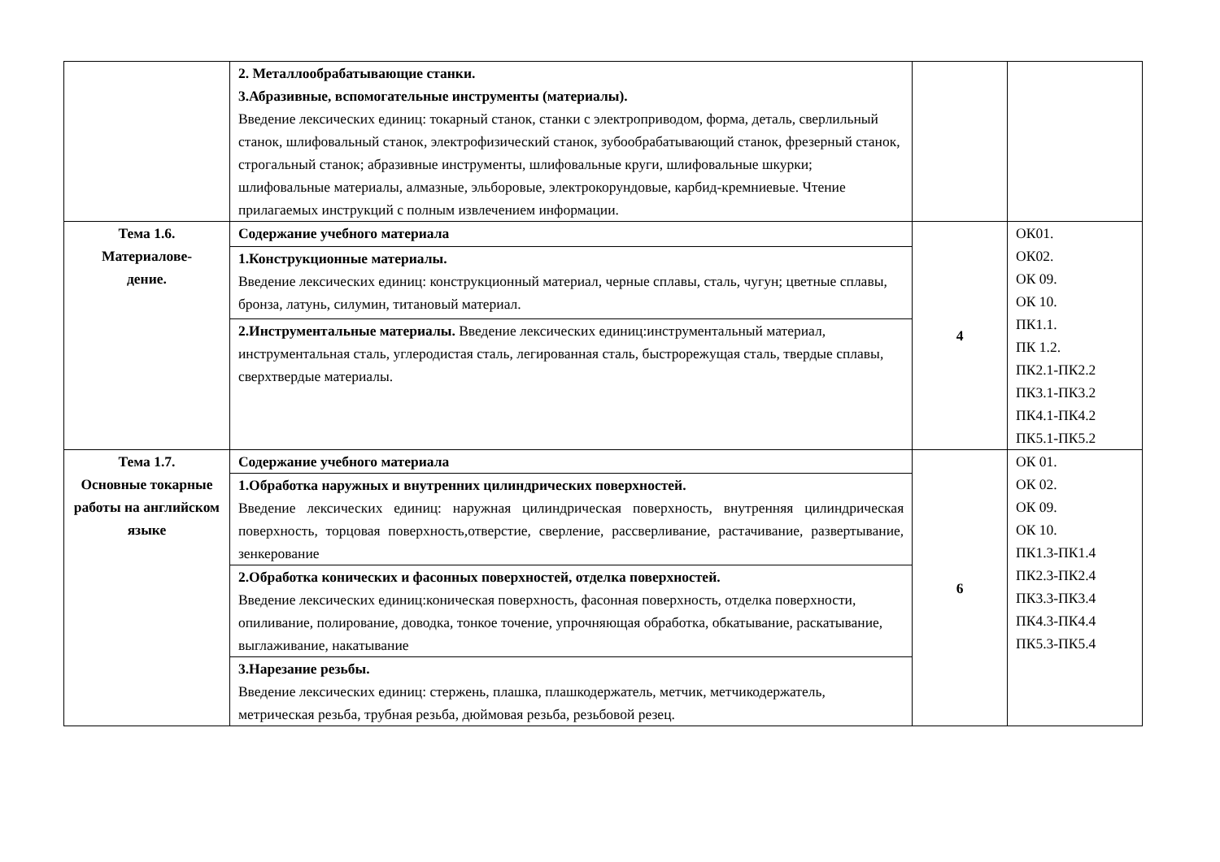| | 2. Металлообрабатывающие станки. 3.Абразивные, вспомогательные инструменты (материалы). Введение лексических единиц: токарный станок, станки с электроприводом, форма, деталь, сверлильный станок, шлифовальный станок, электрофизический станок, зубообрабатывающий станок, фрезерный станок, строгальный станок; абразивные инструменты, шлифовальные круги, шлифовальные шкурки; шлифовальные материалы, алмазные, эльборовые, электрокорундовые, карбид-кремниевые. Чтение прилагаемых инструкций с полным извлечением информации. | | |
| Тема 1.6. Материалове- дение. | Содержание учебного материала | 4 | ОК01. ОК02. ОК 09. ОК 10. ПК1.1. ПК 1.2. ПК2.1-ПК2.2 ПК3.1-ПК3.2 ПК4.1-ПК4.2 ПК5.1-ПК5.2 |
| | 1.Конструкционные материалы. Введение лексических единиц: конструкционный материал, черные сплавы, сталь, чугун; цветные сплавы, бронза, латунь, силумин, титановый материал. | | |
| | 2.Инструментальные материалы. Введение лексических единиц:инструментальный материал, инструментальная сталь, углеродистая сталь, легированная сталь, быстрорежущая сталь, твердые сплавы, сверхтвердые материалы. | | |
| Тема 1.7. Основные токарные работы на английском языке | Содержание учебного материала | 6 | ОК 01. ОК 02. ОК 09. ОК 10. ПК1.3-ПК1.4 ПК2.3-ПК2.4 ПК3.3-ПК3.4 ПК4.3-ПК4.4 ПК5.3-ПК5.4 |
| | 1.Обработка наружных и внутренних цилиндрических поверхностей. Введение лексических единиц: наружная цилиндрическая поверхность, внутренняя цилиндрическая поверхность, торцовая поверхность,отверстие, сверление, рассверливание, растачивание, развертывание, зенкерование | | |
| | 2.Обработка конических и фасонных поверхностей, отделка поверхностей. Введение лексических единиц:коническая поверхность, фасонная поверхность, отделка поверхности, опиливание, полирование, доводка, тонкое точение, упрочняющая обработка, обкатывание, раскатывание, выглаживание, накатывание | | |
| | 3.Нарезание резьбы. Введение лексических единиц: стержень, плашка, плашкодержатель, метчик, метчикодержатель, метрическая резьба, трубная резьба, дюймовая резьба, резьбовой резец. | | |